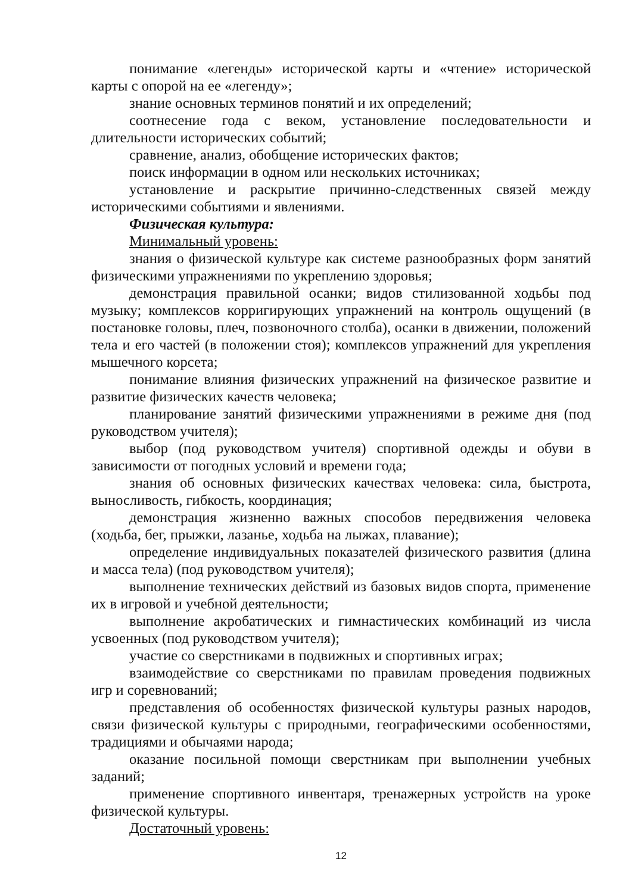понимание «легенды» исторической карты и «чтение» исторической карты с опорой на ее «легенду»;
знание основных терминов понятий и их определений;
соотнесение года с веком, установление последовательности и длительности исторических событий;
сравнение, анализ, обобщение исторических фактов;
поиск информации в одном или нескольких источниках;
установление и раскрытие причинно-следственных связей между историческими событиями и явлениями.
Физическая культура:
Минимальный уровень:
знания о физической культуре как системе разнообразных форм занятий физическими упражнениями по укреплению здоровья;
демонстрация правильной осанки; видов стилизованной ходьбы под музыку; комплексов корригирующих упражнений на контроль ощущений (в постановке головы, плеч, позвоночного столба), осанки в движении, положений тела и его частей (в положении стоя); комплексов упражнений для укрепления мышечного корсета;
понимание влияния физических упражнений на физическое развитие и развитие физических качеств человека;
планирование занятий физическими упражнениями в режиме дня (под руководством учителя);
выбор (под руководством учителя) спортивной одежды и обуви в зависимости от погодных условий и времени года;
знания об основных физических качествах человека: сила, быстрота, выносливость, гибкость, координация;
демонстрация жизненно важных способов передвижения человека (ходьба, бег, прыжки, лазанье, ходьба на лыжах, плавание);
определение индивидуальных показателей физического развития (длина и масса тела) (под руководством учителя);
выполнение технических действий из базовых видов спорта, применение их в игровой и учебной деятельности;
выполнение акробатических и гимнастических комбинаций из числа усвоенных (под руководством учителя);
участие со сверстниками в подвижных и спортивных играх;
взаимодействие со сверстниками по правилам проведения подвижных игр и соревнований;
представления об особенностях физической культуры разных народов, связи физической культуры с природными, географическими особенностями, традициями и обычаями народа;
оказание посильной помощи сверстникам при выполнении учебных заданий;
применение спортивного инвентаря, тренажерных устройств на уроке физической культуры.
Достаточный уровень:
12